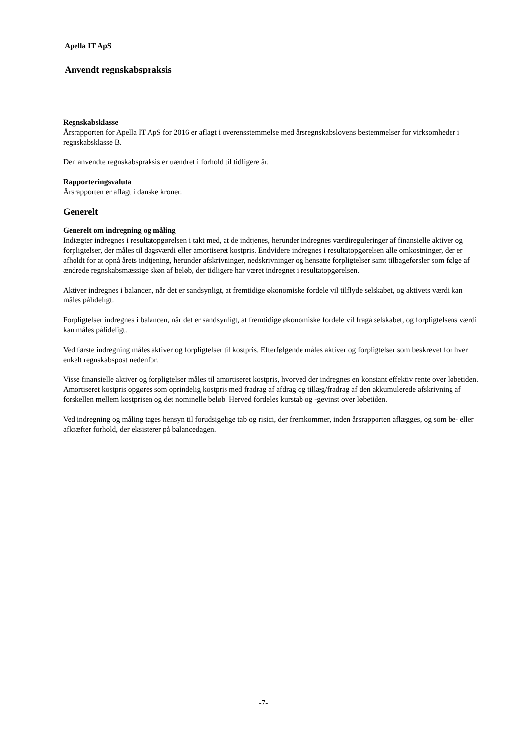Apella IT ApS
Anvendt regnskabspraksis
Regnskabsklasse
Årsrapporten for Apella IT ApS for 2016 er aflagt i overensstemmelse med årsregnskabslovens bestemmelser for virksomheder i regnskabsklasse B.
Den anvendte regnskabspraksis er uændret i forhold til tidligere år.
Rapporteringsvaluta
Årsrapporten er aflagt i danske kroner.
Generelt
Generelt om indregning og måling
Indtægter indregnes i resultatopgørelsen i takt med, at de indtjenes, herunder indregnes værdireguleringer af finansielle aktiver og forpligtelser, der måles til dagsværdi eller amortiseret kostpris. Endvidere indregnes i resultatopgørelsen alle omkostninger, der er afholdt for at opnå årets indtjening, herunder afskrivninger, nedskrivninger og hensatte forpligtelser samt tilbageførsler som følge af ændrede regnskabsmæssige skøn af beløb, der tidligere har været indregnet i resultatopgørelsen.
Aktiver indregnes i balancen, når det er sandsynligt, at fremtidige økonomiske fordele vil tilflyde selskabet, og aktivets værdi kan måles pålideligt.
Forpligtelser indregnes i balancen, når det er sandsynligt, at fremtidige økonomiske fordele vil fragå selskabet, og forpligtelsens værdi kan måles pålideligt.
Ved første indregning måles aktiver og forpligtelser til kostpris. Efterfølgende måles aktiver og forpligtelser som beskrevet for hver enkelt regnskabspost nedenfor.
Visse finansielle aktiver og forpligtelser måles til amortiseret kostpris, hvorved der indregnes en konstant effektiv rente over løbetiden. Amortiseret kostpris opgøres som oprindelig kostpris med fradrag af afdrag og tillæg/fradrag af den akkumulerede afskrivning af forskellen mellem kostprisen og det nominelle beløb. Herved fordeles kurstab og -gevinst over løbetiden.
Ved indregning og måling tages hensyn til forudsigelige tab og risici, der fremkommer, inden årsrapporten aflægges, og som be- eller afkræfter forhold, der eksisterer på balancedagen.
-7-